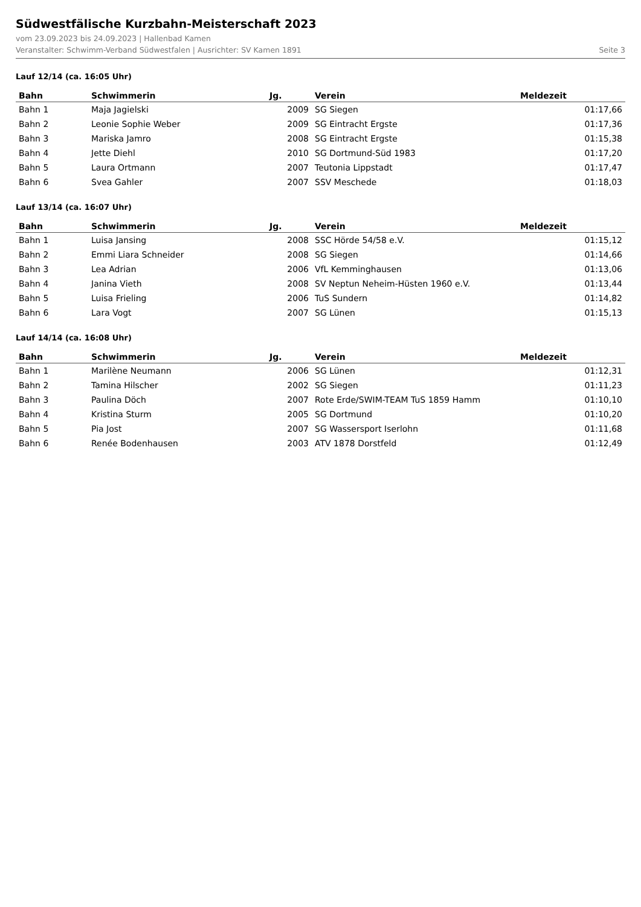Südwestfälische Kurzbahn-Meisterschaft 2023
vom 23.09.2023 bis 24.09.2023 | Hallenbad Kamen
Veranstalter: Schwimm-Verband Südwestfalen | Ausrichter: SV Kamen 1891 Seite 3
Lauf 12/14 (ca. 16:05 Uhr)
| Bahn | Schwimmerin | Jg. | Verein | Meldezeit |
| --- | --- | --- | --- | --- |
| Bahn 1 | Maja Jagielski | 2009 | SG Siegen | 01:17,66 |
| Bahn 2 | Leonie Sophie Weber | 2009 | SG Eintracht Ergste | 01:17,36 |
| Bahn 3 | Mariska Jamro | 2008 | SG Eintracht Ergste | 01:15,38 |
| Bahn 4 | Jette Diehl | 2010 | SG Dortmund-Süd 1983 | 01:17,20 |
| Bahn 5 | Laura Ortmann | 2007 | Teutonia Lippstadt | 01:17,47 |
| Bahn 6 | Svea Gahler | 2007 | SSV Meschede | 01:18,03 |
Lauf 13/14 (ca. 16:07 Uhr)
| Bahn | Schwimmerin | Jg. | Verein | Meldezeit |
| --- | --- | --- | --- | --- |
| Bahn 1 | Luisa Jansing | 2008 | SSC Hörde 54/58 e.V. | 01:15,12 |
| Bahn 2 | Emmi Liara Schneider | 2008 | SG Siegen | 01:14,66 |
| Bahn 3 | Lea Adrian | 2006 | VfL Kemminghausen | 01:13,06 |
| Bahn 4 | Janina Vieth | 2008 | SV Neptun Neheim-Hüsten 1960 e.V. | 01:13,44 |
| Bahn 5 | Luisa Frieling | 2006 | TuS Sundern | 01:14,82 |
| Bahn 6 | Lara Vogt | 2007 | SG Lünen | 01:15,13 |
Lauf 14/14 (ca. 16:08 Uhr)
| Bahn | Schwimmerin | Jg. | Verein | Meldezeit |
| --- | --- | --- | --- | --- |
| Bahn 1 | Marilène Neumann | 2006 | SG Lünen | 01:12,31 |
| Bahn 2 | Tamina Hilscher | 2002 | SG Siegen | 01:11,23 |
| Bahn 3 | Paulina Döch | 2007 | Rote Erde/SWIM-TEAM TuS 1859 Hamm | 01:10,10 |
| Bahn 4 | Kristina Sturm | 2005 | SG Dortmund | 01:10,20 |
| Bahn 5 | Pia Jost | 2007 | SG Wassersport Iserlohn | 01:11,68 |
| Bahn 6 | Renée Bodenhausen | 2003 | ATV 1878 Dorstfeld | 01:12,49 |